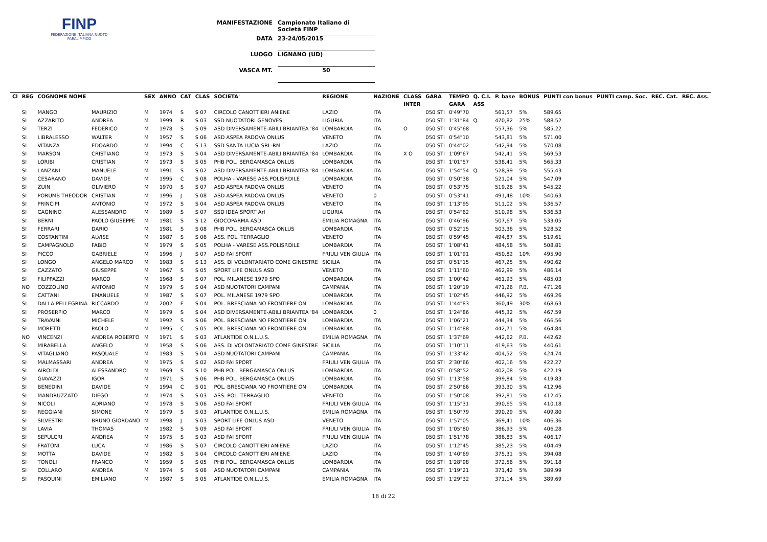FINP
FEDERAZIONE ITALIANA NUOTO PARALIMPICO
MANIFESTAZIONE Campionato Italiano di Società FINP
DATA 23-24/05/2015
LUOGO LIGNANO (UD)
VASCA MT. 50
| Cl | REG | COGNOME NOME | | SEX | ANNO | CAT | CLAS | SOCIETA' | REGIONE | NAZIONE | CLASS | GARA | TEMPO | Q. C.I. | P. base | BONUS | PUNTI con bonus | PUNTI camp. Soc. | REC. Cat. | REC. Ass. |
| --- | --- | --- | --- | --- | --- | --- | --- | --- | --- | --- | --- | --- | --- | --- | --- | --- | --- | --- | --- | --- |
| | | | | | | | | | | | INTER | | GARA | ASS | | | | | | |
| | SI | MANGO | MAURIZIO | M | 1974 | S | S 07 | CIRCOLO CANOTTIERI ANIENE | LAZIO | ITA | | 050 STI | 0'49"70 | | 561,57 | 5% | 589,65 | | | |
| | SI | AZZARITO | ANDREA | M | 1999 | R | S 03 | SSD NUOTATORI GENOVESI | LIGURIA | ITA | | 050 STI | 1'31"84 | Q. | 470,82 | 25% | 588,52 | | | |
| | SI | TERZI | FEDERICO | M | 1978 | S | S 09 | ASD DIVERSAMENTE-ABILI BRIANTEA '84 | LOMBARDIA | ITA | O | 050 STI | 0'45"68 | | 557,36 | 5% | 585,22 | | | |
| | SI | LIBRALESSO | WALTER | M | 1957 | S | S 06 | ASD ASPEA PADOVA ONLUS | VENETO | ITA | | 050 STI | 0'54"10 | | 543,81 | 5% | 571,00 | | | |
| | SI | VITANZA | EDOARDO | M | 1994 | C | S 13 | SSD SANTA LUCIA SRL-RM | LAZIO | ITA | | 050 STI | 0'44"02 | | 542,94 | 5% | 570,08 | | | |
| | SI | MARSON | CRISTIANO | M | 1973 | S | S 04 | ASD DIVERSAMENTE-ABILI BRIANTEA '84 | LOMBARDIA | ITA | X O | 050 STI | 1'09"67 | | 542,41 | 5% | 569,53 | | | |
| | SI | LORIBI | CRISTIAN | M | 1973 | S | S 05 | PHB POL. BERGAMASCA ONLUS | LOMBARDIA | ITA | | 050 STI | 1'01"57 | | 538,41 | 5% | 565,33 | | | |
| | SI | LANZANI | MANUELE | M | 1991 | S | S 02 | ASD DIVERSAMENTE-ABILI BRIANTEA '84 | LOMBARDIA | ITA | | 050 STI | 1'54"54 | Q. | 528,99 | 5% | 555,43 | | | |
| | SI | CESARANO | DAVIDE | M | 1995 | C | S 08 | POLHA - VARESE ASS.POLISP.DILE | LOMBARDIA | ITA | | 050 STI | 0'50"38 | | 521,04 | 5% | 547,09 | | | |
| | SI | ZUIN | OLIVIERO | M | 1970 | S | S 07 | ASD ASPEA PADOVA ONLUS | VENETO | ITA | | 050 STI | 0'53"75 | | 519,26 | 5% | 545,22 | | | |
| | SI | PORUMB THEODOR | CRISTIAN | M | 1996 | J | S 08 | ASD ASPEA PADOVA ONLUS | VENETO | 0 | | 050 STI | 0'53"41 | | 491,48 | 10% | 540,63 | | | |
| | SI | PRINCIPI | ANTONIO | M | 1972 | S | S 04 | ASD ASPEA PADOVA ONLUS | VENETO | ITA | | 050 STI | 1'13"95 | | 511,02 | 5% | 536,57 | | | |
| | SI | CAGNINO | ALESSANDRO | M | 1989 | S | S 07 | SSD IDEA SPORT Arl | LIGURIA | ITA | | 050 STI | 0'54"62 | | 510,98 | 5% | 536,53 | | | |
| | SI | BERNI | PAOLO GIUSEPPE | M | 1981 | S | S 12 | GIOCOPARMA ASD | EMILIA ROMAGNA | ITA | | 050 STI | 0'46"96 | | 507,67 | 5% | 533,05 | | | |
| | SI | FERRARI | DARIO | M | 1981 | S | S 08 | PHB POL. BERGAMASCA ONLUS | LOMBARDIA | ITA | | 050 STI | 0'52"15 | | 503,36 | 5% | 528,52 | | | |
| | SI | COSTANTINI | ALVISE | M | 1987 | S | S 06 | ASS. POL. TERRAGLIO | VENETO | ITA | | 050 STI | 0'59"45 | | 494,87 | 5% | 519,61 | | | |
| | SI | CAMPAGNOLO | FABIO | M | 1979 | S | S 05 | POLHA - VARESE ASS.POLISP.DILE | LOMBARDIA | ITA | | 050 STI | 1'08"41 | | 484,58 | 5% | 508,81 | | | |
| | SI | PICCO | GABRIELE | M | 1996 | J | S 07 | ASD FAI SPORT | FRIULI VEN GIULIA | ITA | | 050 STI | 1'01"91 | | 450,82 | 10% | 495,90 | | | |
| | SI | LONGO | ANGELO MARCO | M | 1983 | S | S 13 | ASS. DI VOLONTARIATO COME GINESTRE | SICILIA | ITA | | 050 STI | 0'51"15 | | 467,25 | 5% | 490,62 | | | |
| | SI | CAZZATO | GIUSEPPE | M | 1967 | S | S 05 | SPORT LIFE ONLUS ASD | VENETO | ITA | | 050 STI | 1'11"60 | | 462,99 | 5% | 486,14 | | | |
| | SI | FILIPPAZZI | MARCO | M | 1968 | S | S 07 | POL. MILANESE 1979 SPO | LOMBARDIA | ITA | | 050 STI | 1'00"42 | | 461,93 | 5% | 485,03 | | | |
| | NO | COZZOLINO | ANTONIO | M | 1979 | S | S 04 | ASD NUOTATORI CAMPANI | CAMPANIA | ITA | | 050 STI | 1'20"19 | | 471,26 | P.B. | 471,26 | | | |
| | SI | CATTANI | EMANUELE | M | 1987 | S | S 07 | POL. MILANESE 1979 SPO | LOMBARDIA | ITA | | 050 STI | 1'02"45 | | 446,92 | 5% | 469,26 | | | |
| | SI | DALLA PELLEGRINA | RICCARDO | M | 2002 | E | S 04 | POL. BRESCIANA NO FRONTIERE ON | LOMBARDIA | ITA | | 050 STI | 1'44"83 | | 360,49 | 30% | 468,63 | | | |
| | SI | PROSERPIO | MARCO | M | 1979 | S | S 04 | ASD DIVERSAMENTE-ABILI BRIANTEA '84 | LOMBARDIA | 0 | | 050 STI | 1'24"86 | | 445,32 | 5% | 467,59 | | | |
| | SI | TRAVAINI | MICHELE | M | 1992 | S | S 06 | POL. BRESCIANA NO FRONTIERE ON | LOMBARDIA | ITA | | 050 STI | 1'06"21 | | 444,34 | 5% | 466,56 | | | |
| | SI | MORETTI | PAOLO | M | 1995 | C | S 05 | POL. BRESCIANA NO FRONTIERE ON | LOMBARDIA | ITA | | 050 STI | 1'14"88 | | 442,71 | 5% | 464,84 | | | |
| | NO | VINCENZI | ANDREA ROBERTO | M | 1971 | S | S 03 | ATLANTIDE O.N.L.U.S. | EMILIA ROMAGNA | ITA | | 050 STI | 1'37"69 | | 442,62 | P.B. | 442,62 | | | |
| | SI | MIRABELLA | ANGELO | M | 1958 | S | S 06 | ASS. DI VOLONTARIATO COME GINESTRE | SICILIA | ITA | | 050 STI | 1'10"11 | | 419,63 | 5% | 440,61 | | | |
| | SI | VITAGLIANO | PASQUALE | M | 1983 | S | S 04 | ASD NUOTATORI CAMPANI | CAMPANIA | ITA | | 050 STI | 1'33"42 | | 404,52 | 5% | 424,74 | | | |
| | SI | MALMASSARI | ANDREA | M | 1975 | S | S 02 | ASD FAI SPORT | FRIULI VEN GIULIA | ITA | | 050 STI | 2'30"66 | | 402,16 | 5% | 422,27 | | | |
| | SI | AIROLDI | ALESSANDRO | M | 1969 | S | S 10 | PHB POL. BERGAMASCA ONLUS | LOMBARDIA | ITA | | 050 STI | 0'58"52 | | 402,08 | 5% | 422,19 | | | |
| | SI | GIAVAZZI | IGOR | M | 1971 | S | S 06 | PHB POL. BERGAMASCA ONLUS | LOMBARDIA | ITA | | 050 STI | 1'13"58 | | 399,84 | 5% | 419,83 | | | |
| | SI | BENEDINI | DAVIDE | M | 1994 | C | S 01 | POL. BRESCIANA NO FRONTIERE ON | LOMBARDIA | ITA | | 050 STI | 2'50"66 | | 393,30 | 5% | 412,96 | | | |
| | SI | MANDRUZZATO | DIEGO | M | 1974 | S | S 03 | ASS. POL. TERRAGLIO | VENETO | ITA | | 050 STI | 1'50"08 | | 392,81 | 5% | 412,45 | | | |
| | SI | NICOLI | ADRIANO | M | 1978 | S | S 06 | ASD FAI SPORT | FRIULI VEN GIULIA | ITA | | 050 STI | 1'15"31 | | 390,65 | 5% | 410,18 | | | |
| | SI | REGGIANI | SIMONE | M | 1979 | S | S 03 | ATLANTIDE O.N.L.U.S. | EMILIA ROMAGNA | ITA | | 050 STI | 1'50"79 | | 390,29 | 5% | 409,80 | | | |
| | SI | SILVESTRI | BRUNO GIORDANO | M | 1998 | J | S 03 | SPORT LIFE ONLUS ASD | VENETO | ITA | | 050 STI | 1'57"05 | | 369,41 | 10% | 406,36 | | | |
| | SI | LAVIA | THOMAS | M | 1982 | S | S 09 | ASD FAI SPORT | FRIULI VEN GIULIA | ITA | | 050 STI | 1'05"80 | | 386,93 | 5% | 406,28 | | | |
| | SI | SEPULCRI | ANDREA | M | 1975 | S | S 03 | ASD FAI SPORT | FRIULI VEN GIULIA | ITA | | 050 STI | 1'51"78 | | 386,83 | 5% | 406,17 | | | |
| | SI | FRATONI | LUCA | M | 1986 | S | S 07 | CIRCOLO CANOTTIERI ANIENE | LAZIO | ITA | | 050 STI | 1'12"45 | | 385,23 | 5% | 404,49 | | | |
| | SI | MOTTA | DAVIDE | M | 1982 | S | S 04 | CIRCOLO CANOTTIERI ANIENE | LAZIO | ITA | | 050 STI | 1'40"69 | | 375,31 | 5% | 394,08 | | | |
| | SI | TONOLI | FRANCO | M | 1959 | S | S 05 | PHB POL. BERGAMASCA ONLUS | LOMBARDIA | ITA | | 050 STI | 1'28"98 | | 372,56 | 5% | 391,18 | | | |
| | SI | COLLARO | ANDREA | M | 1974 | S | S 06 | ASD NUOTATORI CAMPANI | CAMPANIA | ITA | | 050 STI | 1'19"21 | | 371,42 | 5% | 389,99 | | | |
| | SI | PASQUINI | EMILIANO | M | 1987 | S | S 05 | ATLANTIDE O.N.L.U.S. | EMILIA ROMAGNA | ITA | | 050 STI | 1'29"32 | | 371,14 | 5% | 389,69 | | | |
18 di 22